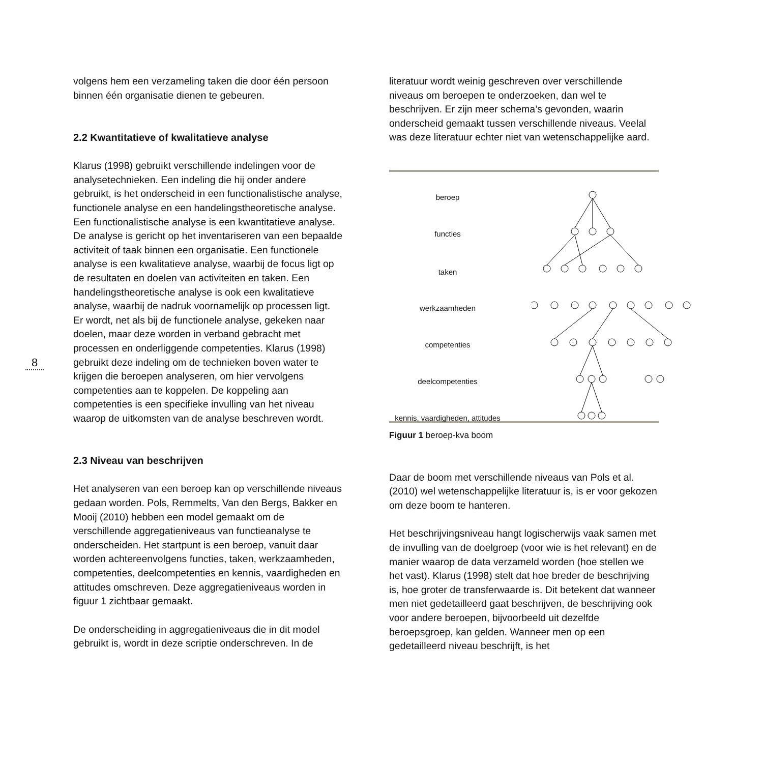8
volgens hem een verzameling taken die door één persoon binnen één organisatie dienen te gebeuren.
2.2 Kwantitatieve of kwalitatieve analyse
Klarus (1998) gebruikt verschillende indelingen voor de analysetechnieken. Een indeling die hij onder andere gebruikt, is het onderscheid in een functionalistische analyse, functionele analyse en een handelingstheoretische analyse.
Een functionalistische analyse is een kwantitatieve analyse. De analyse is gericht op het inventariseren van een bepaalde activiteit of taak binnen een organisatie. Een functionele analyse is een kwalitatieve analyse, waarbij de focus ligt op de resultaten en doelen van activiteiten en taken. Een handelingstheoretische analyse is ook een kwalitatieve analyse, waarbij de nadruk voornamelijk op processen ligt. Er wordt, net als bij de functionele analyse, gekeken naar doelen, maar deze worden in verband gebracht met processen en onderliggende competenties. Klarus (1998) gebruikt deze indeling om de technieken boven water te krijgen die beroepen analyseren, om hier vervolgens competenties aan te koppelen. De koppeling aan competenties is een specifieke invulling van het niveau waarop de uitkomsten van de analyse beschreven wordt.
2.3 Niveau van beschrijven
Het analyseren van een beroep kan op verschillende niveaus gedaan worden. Pols, Remmelts, Van den Bergs, Bakker en Mooij (2010) hebben een model gemaakt om de verschillende aggregatieniveaus van functieanalyse te onderscheiden. Het startpunt is een beroep, vanuit daar worden achtereenvolgens functies, taken, werkzaamheden, competenties, deelcompetenties en kennis, vaardigheden en attitudes omschreven. Deze aggregatieniveaus worden in figuur 1 zichtbaar gemaakt.
De onderscheiding in aggregatieniveaus die in dit model gebruikt is, wordt in deze scriptie onderschreven. In de
literatuur wordt weinig geschreven over verschillende niveaus om beroepen te onderzoeken, dan wel te beschrijven. Er zijn meer schema’s gevonden, waarin onderscheid gemaakt tussen verschillende niveaus. Veelal was deze literatuur echter niet van wetenschappelijke aard.
beroep
functies
taken
werkzaamheden
competenties
deelcompetenties
kennis, vaardigheden, attitudes
Figuur 1 beroep-kva boom
Daar de boom met verschillende niveaus van Pols et al. (2010) wel wetenschappelijke literatuur is, is er voor gekozen om deze boom te hanteren.
Het beschrijvingsniveau hangt logischerwijs vaak samen met de invulling van de doelgroep (voor wie is het relevant) en de manier waarop de data verzameld worden (hoe stellen we het vast). Klarus (1998) stelt dat hoe breder de beschrijving is, hoe groter de transferwaarde is. Dit betekent dat wanneer men niet gedetailleerd gaat beschrijven, de beschrijving ook voor andere beroepen, bijvoorbeeld uit dezelfde beroepsgroep, kan gelden. Wanneer men op een gedetailleerd niveau beschrijft, is het